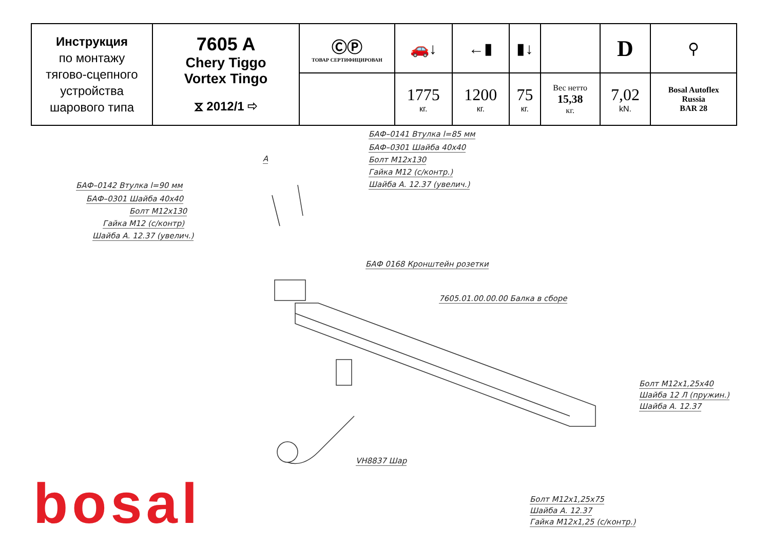| Инструкция по монтажу тягово-сцепного устройства шарового типа | 7605 A Chery Tiggo Vortex Tingo ⧖ 2012/1 ⇨ | ⒸⓅ ТОВАР СЕРТИФИЦИРОВАН | 🚗↓ | ←▮ | ▮↓ | | D | ⚲ |
| | | | 1775 кг. | 1200 кг. | 75 кг. | Вес нетто 15,38 кг. | 7,02 kN. | Bosal Autoflex Russia BAR 28 |
БАФ–0141 Втулка l=85 мм
БАФ–0301 Шайба 40х40
Болт М12х130
Гайка М12 (с/контр.)
Шайба А. 12.37 (увелич.)
А
БАФ–0142 Втулка l=90 мм
БАФ–0301 Шайба 40х40
Болт М12х130
Гайка М12 (с/контр)
Шайба А. 12.37 (увелич.)
БАФ 0168 Кронштейн розетки
7605.01.00.00.00 Балка в сборе
Болт М12х1,25х40
Шайба 12 Л (пружин.)
Шайба А. 12.37
VH8837 Шар
Болт М12х1,25х75
Шайба А. 12.37
Гайка М12х1,25 (с/контр.)
bosal